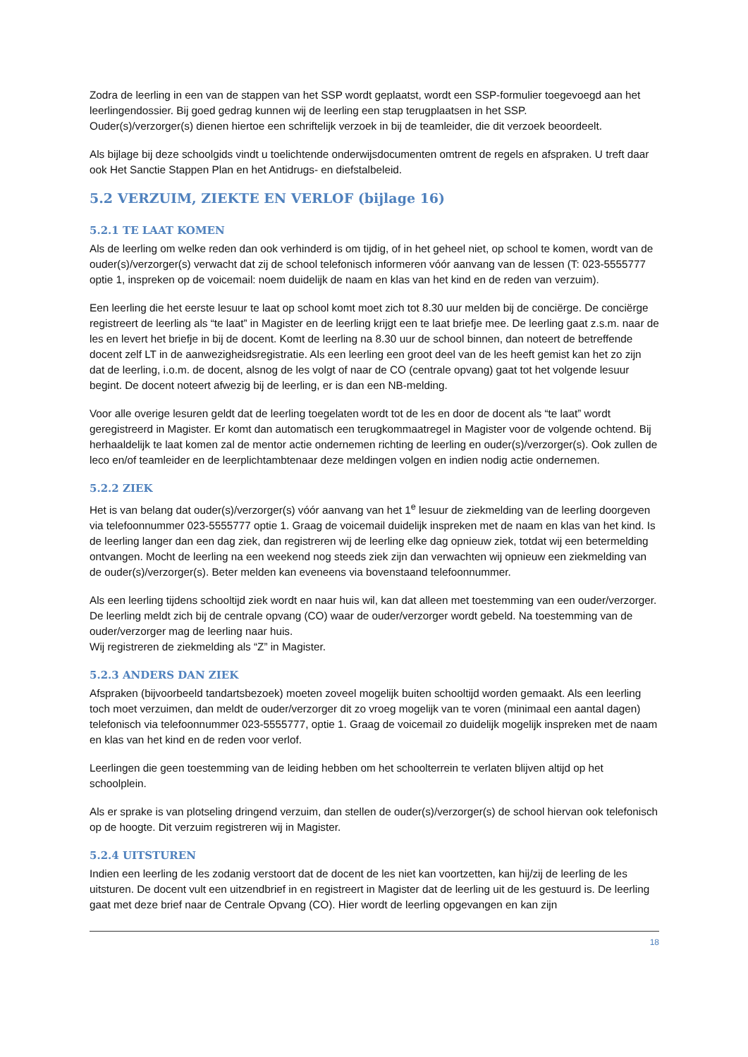Zodra de leerling in een van de stappen van het SSP wordt geplaatst, wordt een SSP-formulier toegevoegd aan het leerlingendossier. Bij goed gedrag kunnen wij de leerling een stap terugplaatsen in het SSP.
Ouder(s)/verzorger(s) dienen hiertoe een schriftelijk verzoek in bij de teamleider, die dit verzoek beoordeelt.
Als bijlage bij deze schoolgids vindt u toelichtende onderwijsdocumenten omtrent de regels en afspraken. U treft daar ook Het Sanctie Stappen Plan en het Antidrugs- en diefstalbeleid.
5.2 VERZUIM, ZIEKTE EN VERLOF (bijlage 16)
5.2.1 TE LAAT KOMEN
Als de leerling om welke reden dan ook verhinderd is om tijdig, of in het geheel niet, op school te komen, wordt van de ouder(s)/verzorger(s) verwacht dat zij de school telefonisch informeren vóór aanvang van de lessen (T: 023-5555777 optie 1, inspreken op de voicemail: noem duidelijk de naam en klas van het kind en de reden van verzuim).
Een leerling die het eerste lesuur te laat op school komt moet zich tot 8.30 uur melden bij de conciërge. De conciërge registreert de leerling als “te laat” in Magister en de leerling krijgt een te laat briefje mee. De leerling gaat z.s.m. naar de les en levert het briefje in bij de docent. Komt de leerling na 8.30 uur de school binnen, dan noteert de betreffende docent zelf LT in de aanwezigheidsregistratie. Als een leerling een groot deel van de les heeft gemist kan het zo zijn dat de leerling, i.o.m. de docent, alsnog de les volgt of naar de CO (centrale opvang) gaat tot het volgende lesuur begint. De docent noteert afwezig bij de leerling, er is dan een NB-melding.
Voor alle overige lesuren geldt dat de leerling toegelaten wordt tot de les en door de docent als “te laat” wordt geregistreerd in Magister. Er komt dan automatisch een terugkommaatregel in Magister voor de volgende ochtend. Bij herhaaldelijk te laat komen zal de mentor actie ondernemen richting de leerling en ouder(s)/verzorger(s). Ook zullen de leco en/of teamleider en de leerplichtambtenaar deze meldingen volgen en indien nodig actie ondernemen.
5.2.2 ZIEK
Het is van belang dat ouder(s)/verzorger(s) vóór aanvang van het 1<sup>e</sup> lesuur de ziekmelding van de leerling doorgeven via telefoonnummer 023-5555777 optie 1. Graag de voicemail duidelijk inspreken met de naam en klas van het kind. Is de leerling langer dan een dag ziek, dan registreren wij de leerling elke dag opnieuw ziek, totdat wij een betermelding ontvangen. Mocht de leerling na een weekend nog steeds ziek zijn dan verwachten wij opnieuw een ziekmelding van de ouder(s)/verzorger(s). Beter melden kan eveneens via bovenstaand telefoonnummer.
Als een leerling tijdens schooltijd ziek wordt en naar huis wil, kan dat alleen met toestemming van een ouder/verzorger. De leerling meldt zich bij de centrale opvang (CO) waar de ouder/verzorger wordt gebeld. Na toestemming van de ouder/verzorger mag de leerling naar huis.
Wij registreren de ziekmelding als “Z” in Magister.
5.2.3 ANDERS DAN ZIEK
Afspraken (bijvoorbeeld tandartsbezoek) moeten zoveel mogelijk buiten schooltijd worden gemaakt. Als een leerling toch moet verzuimen, dan meldt de ouder/verzorger dit zo vroeg mogelijk van te voren (minimaal een aantal dagen) telefonisch via telefoonnummer 023-5555777, optie 1. Graag de voicemail zo duidelijk mogelijk inspreken met de naam en klas van het kind en de reden voor verlof.
Leerlingen die geen toestemming van de leiding hebben om het schoolterrein te verlaten blijven altijd op het schoolplein.
Als er sprake is van plotseling dringend verzuim, dan stellen de ouder(s)/verzorger(s) de school hiervan ook telefonisch op de hoogte. Dit verzuim registreren wij in Magister.
5.2.4 UITSTUREN
Indien een leerling de les zodanig verstoort dat de docent de les niet kan voortzetten, kan hij/zij de leerling de les uitsturen. De docent vult een uitzendbrief in en registreert in Magister dat de leerling uit de les gestuurd is. De leerling gaat met deze brief naar de Centrale Opvang (CO). Hier wordt de leerling opgevangen en kan zijn
18